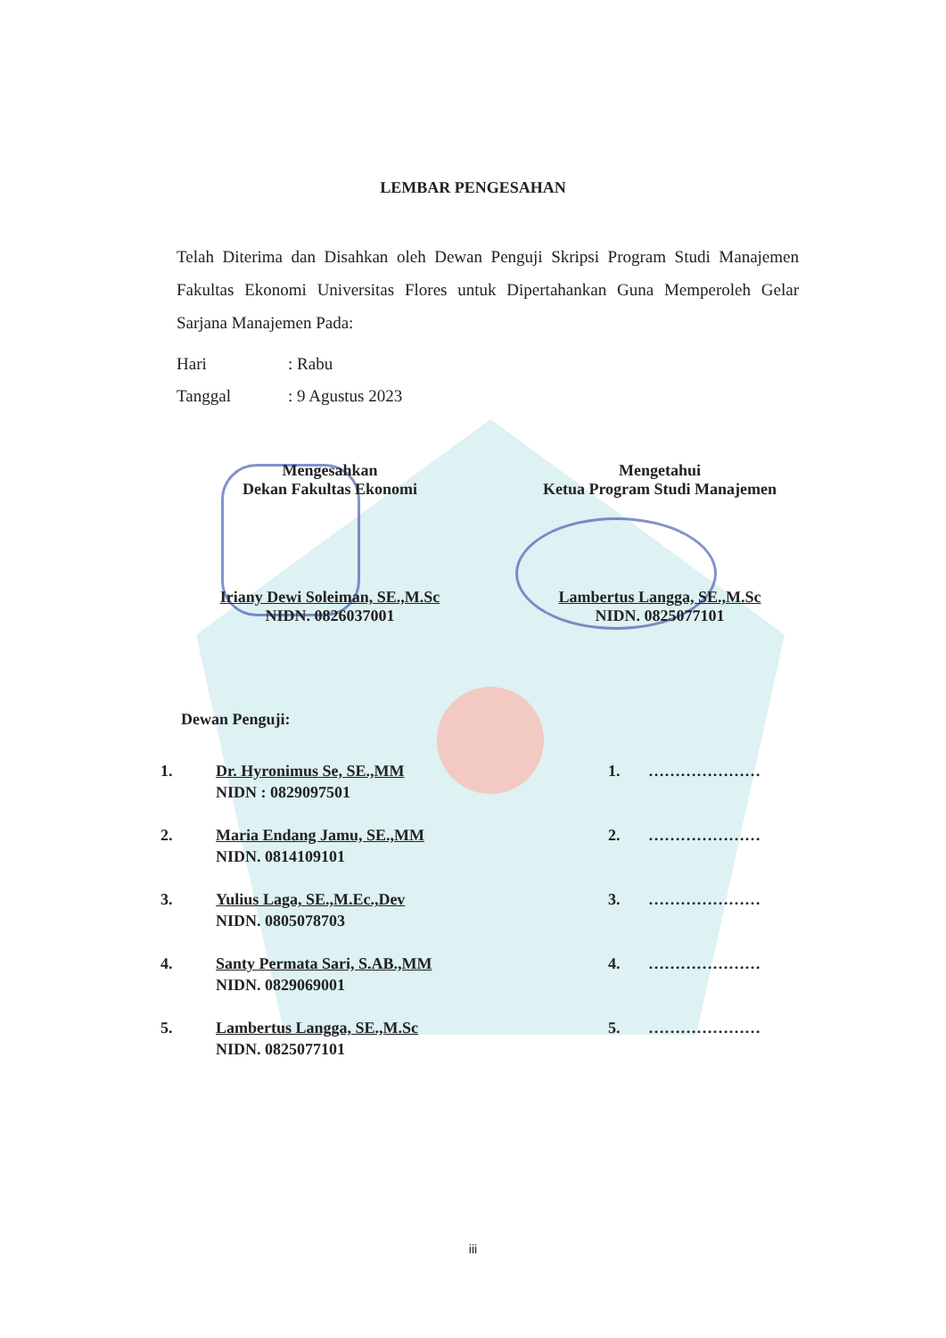LEMBAR PENGESAHAN
Telah Diterima dan Disahkan oleh Dewan Penguji Skripsi Program Studi Manajemen Fakultas Ekonomi Universitas Flores untuk Dipertahankan Guna Memperoleh Gelar Sarjana Manajemen Pada:
Hari: Rabu
Tanggal: 9 Agustus 2023
Mengesahkan
Dekan Fakultas Ekonomi
Iriany Dewi Soleiman, SE.,M.Sc
NIDN. 0826037001
Mengetahui
Ketua Program Studi Manajemen
Lambertus Langga, SE.,M.Sc
NIDN. 0825077101
Dewan Penguji:
| 1. | Dr. Hyronimus Se, SE.,MM NIDN : 0829097501 | 1. | ………………… |
| 2. | Maria Endang Jamu, SE.,MM NIDN. 0814109101 | 2. | ………………… |
| 3. | Yulius Laga, SE.,M.Ec.,Dev NIDN. 0805078703 | 3. | ………………… |
| 4. | Santy Permata Sari, S.AB.,MM NIDN. 0829069001 | 4. | ………………… |
| 5. | Lambertus Langga, SE.,M.Sc NIDN. 0825077101 | 5. | ………………… |
iii